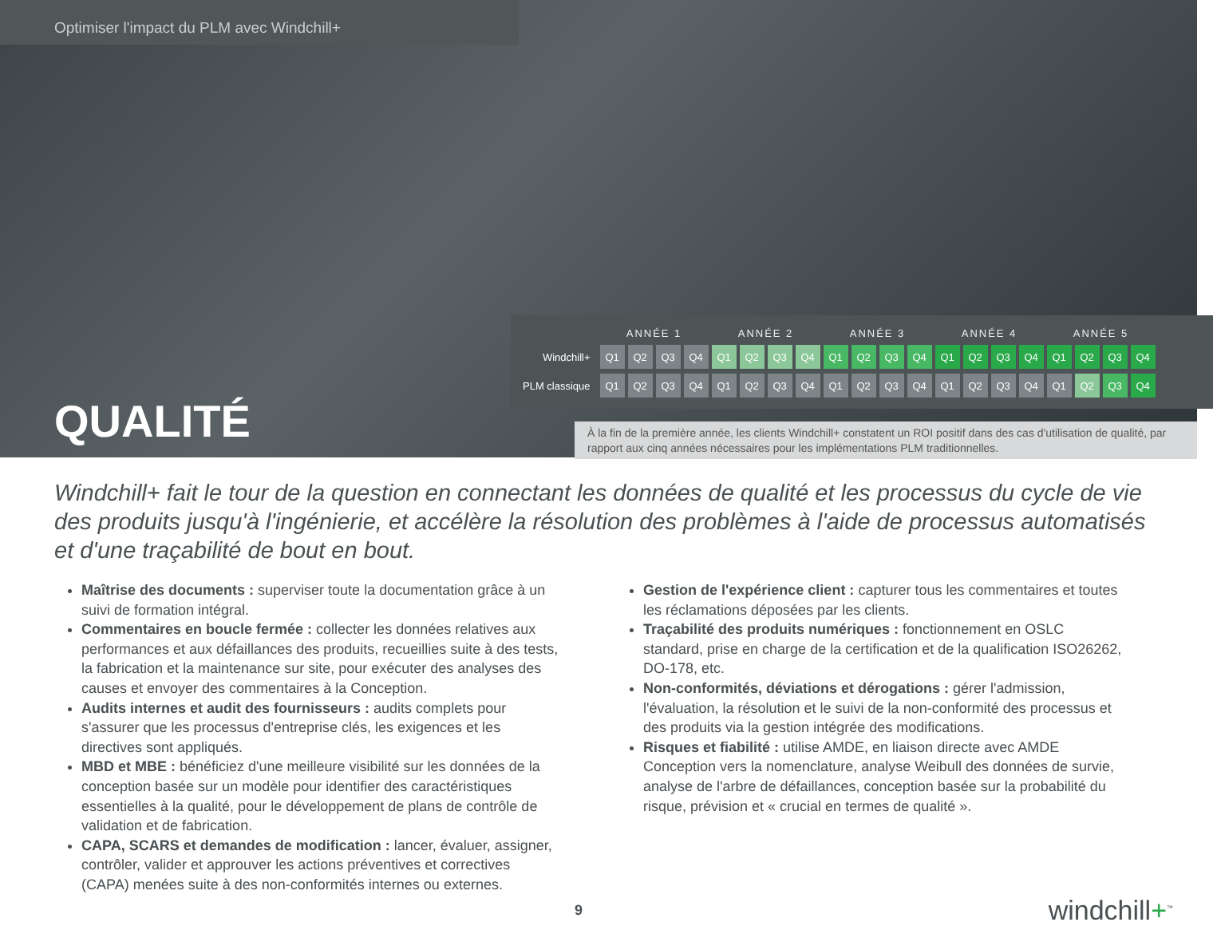Optimiser l'impact du PLM avec Windchill+
QUALITÉ
| | ANNÉE 1 | | | | ANNÉE 2 | | | | ANNÉE 3 | | | | ANNÉE 4 | | | | ANNÉE 5 | | | |
| --- | --- | --- | --- | --- | --- | --- | --- | --- | --- | --- | --- | --- | --- | --- | --- | --- | --- | --- | --- | --- |
| Windchill+ | Q1 | Q2 | Q3 | Q4 | Q1 | Q2 | Q3 | Q4 | Q1 | Q2 | Q3 | Q4 | Q1 | Q2 | Q3 | Q4 | Q1 | Q2 | Q3 | Q4 |
| PLM classique | Q1 | Q2 | Q3 | Q4 | Q1 | Q2 | Q3 | Q4 | Q1 | Q2 | Q3 | Q4 | Q1 | Q2 | Q3 | Q4 | Q1 | Q2 | Q3 | Q4 |
À la fin de la première année, les clients Windchill+ constatent un ROI positif dans des cas d'utilisation de qualité, par rapport aux cinq années nécessaires pour les implémentations PLM traditionnelles.
Windchill+ fait le tour de la question en connectant les données de qualité et les processus du cycle de vie des produits jusqu'à l'ingénierie, et accélère la résolution des problèmes à l'aide de processus automatisés et d'une traçabilité de bout en bout.
Maîtrise des documents : superviser toute la documentation grâce à un suivi de formation intégral.
Commentaires en boucle fermée : collecter les données relatives aux performances et aux défaillances des produits, recueillies suite à des tests, la fabrication et la maintenance sur site, pour exécuter des analyses des causes et envoyer des commentaires à la Conception.
Audits internes et audit des fournisseurs : audits complets pour s'assurer que les processus d'entreprise clés, les exigences et les directives sont appliqués.
MBD et MBE : bénéficiez d'une meilleure visibilité sur les données de la conception basée sur un modèle pour identifier des caractéristiques essentielles à la qualité, pour le développement de plans de contrôle de validation et de fabrication.
CAPA, SCARS et demandes de modification : lancer, évaluer, assigner, contrôler, valider et approuver les actions préventives et correctives (CAPA) menées suite à des non-conformités internes ou externes.
Gestion de l'expérience client : capturer tous les commentaires et toutes les réclamations déposées par les clients.
Traçabilité des produits numériques : fonctionnement en OSLC standard, prise en charge de la certification et de la qualification ISO26262, DO-178, etc.
Non-conformités, déviations et dérogations : gérer l'admission, l'évaluation, la résolution et le suivi de la non-conformité des processus et des produits via la gestion intégrée des modifications.
Risques et fiabilité : utilise AMDE, en liaison directe avec AMDE Conception vers la nomenclature, analyse Weibull des données de survie, analyse de l'arbre de défaillances, conception basée sur la probabilité du risque, prévision et « crucial en termes de qualité ».
9
windchill+<sup>™</sup>